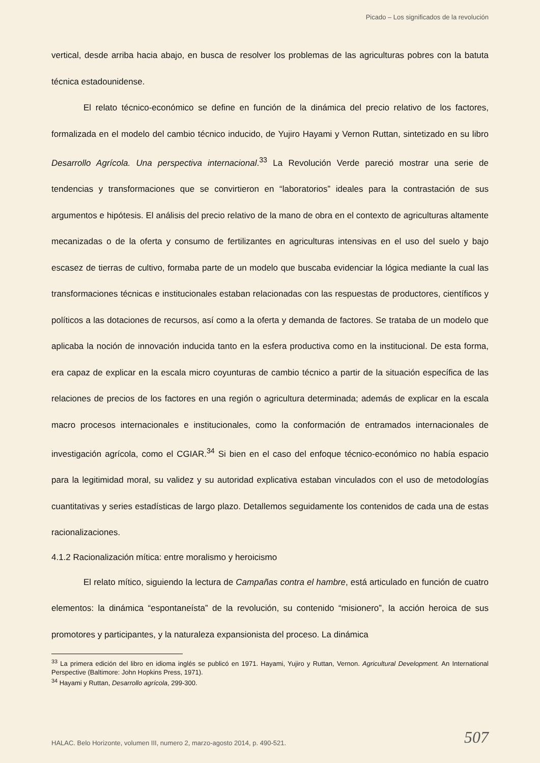Picado – Los significados de la revolución
vertical, desde arriba hacia abajo, en busca de resolver los problemas de las agriculturas pobres con la batuta técnica estadounidense.
El relato técnico-económico se define en función de la dinámica del precio relativo de los factores, formalizada en el modelo del cambio técnico inducido, de Yujiro Hayami y Vernon Ruttan, sintetizado en su libro Desarrollo Agrícola. Una perspectiva internacional.<sup>33</sup> La Revolución Verde pareció mostrar una serie de tendencias y transformaciones que se convirtieron en “laboratorios” ideales para la contrastación de sus argumentos e hipótesis. El análisis del precio relativo de la mano de obra en el contexto de agriculturas altamente mecanizadas o de la oferta y consumo de fertilizantes en agriculturas intensivas en el uso del suelo y bajo escasez de tierras de cultivo, formaba parte de un modelo que buscaba evidenciar la lógica mediante la cual las transformaciones técnicas e institucionales estaban relacionadas con las respuestas de productores, científicos y políticos a las dotaciones de recursos, así como a la oferta y demanda de factores. Se trataba de un modelo que aplicaba la noción de innovación inducida tanto en la esfera productiva como en la institucional. De esta forma, era capaz de explicar en la escala micro coyunturas de cambio técnico a partir de la situación específica de las relaciones de precios de los factores en una región o agricultura determinada; además de explicar en la escala macro procesos internacionales e institucionales, como la conformación de entramados internacionales de investigación agrícola, como el CGIAR.<sup>34</sup> Si bien en el caso del enfoque técnico-económico no había espacio para la legitimidad moral, su validez y su autoridad explicativa estaban vinculados con el uso de metodologías cuantitativas y series estadísticas de largo plazo. Detallemos seguidamente los contenidos de cada una de estas racionalizaciones.
4.1.2 Racionalización mítica: entre moralismo y heroicismo
El relato mítico, siguiendo la lectura de Campañas contra el hambre, está articulado en función de cuatro elementos: la dinámica “espontaneísta” de la revolución, su contenido “misionero”, la acción heroica de sus promotores y participantes, y la naturaleza expansionista del proceso. La dinámica
<sup>33</sup> La primera edición del libro en idioma inglés se publicó en 1971. Hayami, Yujiro y Ruttan, Vernon. Agricultural Development. An International Perspective (Baltimore: John Hopkins Press, 1971).
<sup>34</sup> Hayami y Ruttan, Desarrollo agrícola, 299-300.
HALAC. Belo Horizonte, volumen III, numero 2, marzo-agosto 2014, p. 490-521.
507